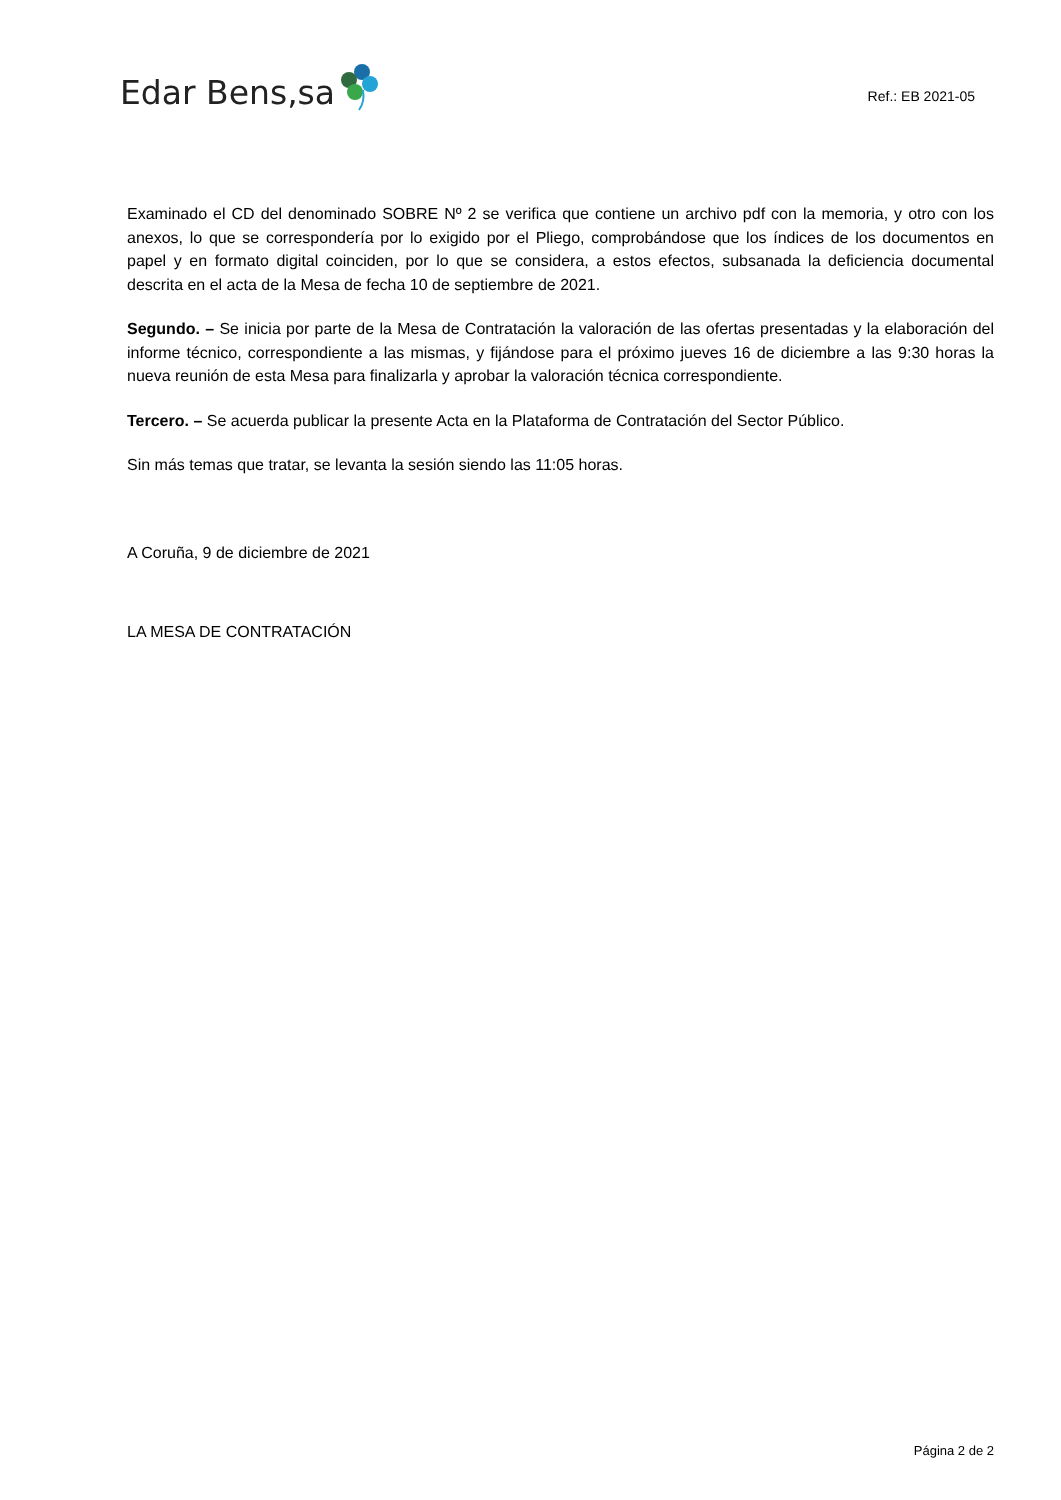Edar Bens,sa
Ref.: EB 2021-05
Examinado el CD del denominado SOBRE Nº 2 se verifica que contiene un archivo pdf con la memoria, y otro con los anexos, lo que se correspondería por lo exigido por el Pliego, comprobándose que los índices de los documentos en papel y en formato digital coinciden, por lo que se considera, a estos efectos, subsanada la deficiencia documental descrita en el acta de la Mesa de fecha 10 de septiembre de 2021.
Segundo. – Se inicia por parte de la Mesa de Contratación la valoración de las ofertas presentadas y la elaboración del informe técnico, correspondiente a las mismas, y fijándose para el próximo jueves 16 de diciembre a las 9:30 horas la nueva reunión de esta Mesa para finalizarla y aprobar la valoración técnica correspondiente.
Tercero. – Se acuerda publicar la presente Acta en la Plataforma de Contratación del Sector Público.
Sin más temas que tratar, se levanta la sesión siendo las 11:05 horas.
A Coruña, 9 de diciembre de 2021
LA MESA DE CONTRATACIÓN
Página 2 de 2